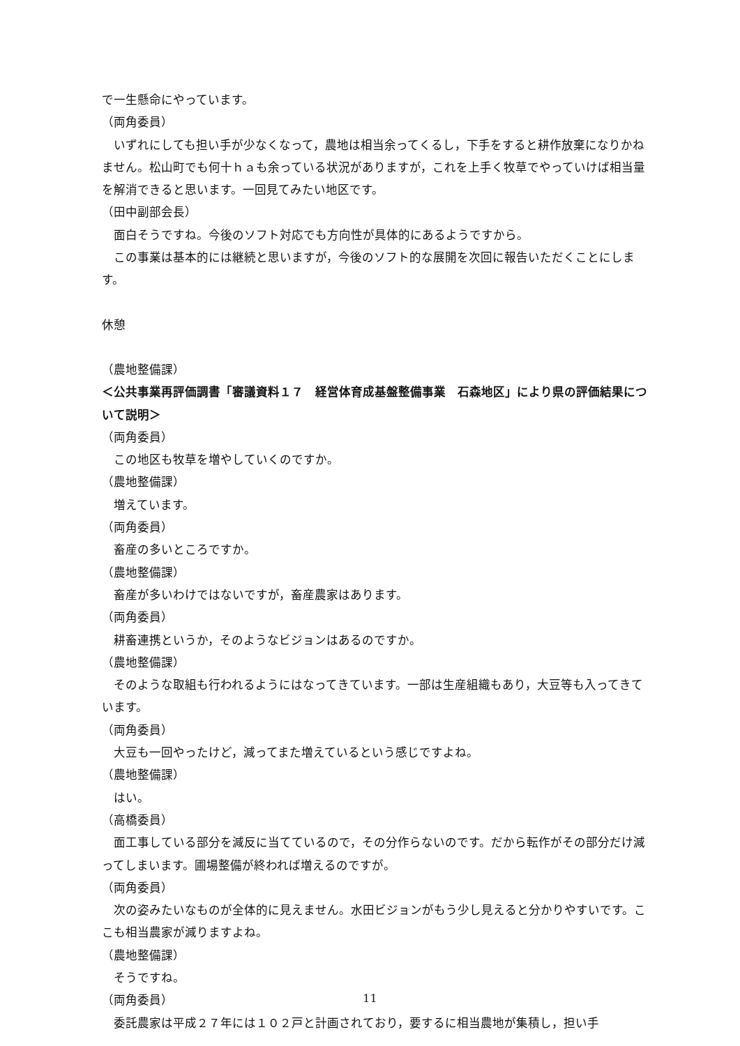で一生懸命にやっています。
（両角委員）
　いずれにしても担い手が少なくなって，農地は相当余ってくるし，下手をすると耕作放棄になりかねません。松山町でも何十ｈａも余っている状況がありますが，これを上手く牧草でやっていけば相当量を解消できると思います。一回見てみたい地区です。
（田中副部会長）
　面白そうですね。今後のソフト対応でも方向性が具体的にあるようですから。
　この事業は基本的には継続と思いますが，今後のソフト的な展開を次回に報告いただくことにします。
休憩
（農地整備課）
＜公共事業再評価調書「審議資料１７　経営体育成基盤整備事業　石森地区」により県の評価結果について説明＞
（両角委員）
　この地区も牧草を増やしていくのですか。
（農地整備課）
　増えています。
（両角委員）
　畜産の多いところですか。
（農地整備課）
　畜産が多いわけではないですが，畜産農家はあります。
（両角委員）
　耕畜連携というか，そのようなビジョンはあるのですか。
（農地整備課）
　そのような取組も行われるようにはなってきています。一部は生産組織もあり，大豆等も入ってきています。
（両角委員）
　大豆も一回やったけど，減ってまた増えているという感じですよね。
（農地整備課）
　はい。
（高橋委員）
　面工事している部分を減反に当てているので，その分作らないのです。だから転作がその部分だけ減ってしまいます。圃場整備が終われば増えるのですが。
（両角委員）
　次の姿みたいなものが全体的に見えません。水田ビジョンがもう少し見えると分かりやすいです。ここも相当農家が減りますよね。
（農地整備課）
　そうですね。
（両角委員）
　委託農家は平成２７年には１０２戸と計画されており，要するに相当農地が集積し，担い手
11